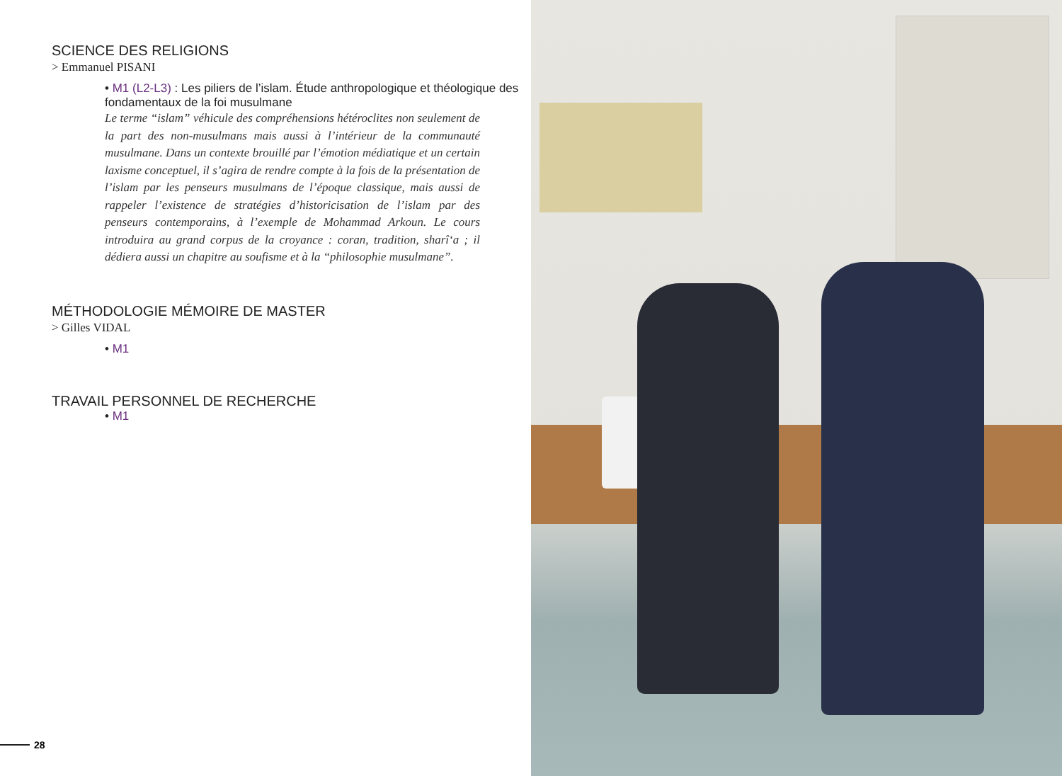SCIENCE DES RELIGIONS
> Emmanuel PISANI
• M1 (L2-L3) : Les piliers de l’islam. Étude anthropologique et théologique des fondamentaux de la foi musulmane
Le terme “islam” véhicule des compréhensions hétéroclites non seulement de la part des non-musulmans mais aussi à l’intérieur de la communauté musulmane. Dans un contexte brouillé par l’émotion médiatique et un certain laxisme conceptuel, il s’agira de rendre compte à la fois de la présentation de l’islam par les penseurs musulmans de l’époque classique, mais aussi de rappeler l’existence de stratégies d’historicisation de l’islam par des penseurs contemporains, à l’exemple de Mohammad Arkoun. Le cours introduira au grand corpus de la croyance : coran, tradition, sharî‘a ; il dédiera aussi un chapitre au soufisme et à la “philosophie musulmane”.
MÉTHODOLOGIE MÉMOIRE DE MASTER
> Gilles VIDAL
• M1
TRAVAIL PERSONNEL DE RECHERCHE
• M1
28